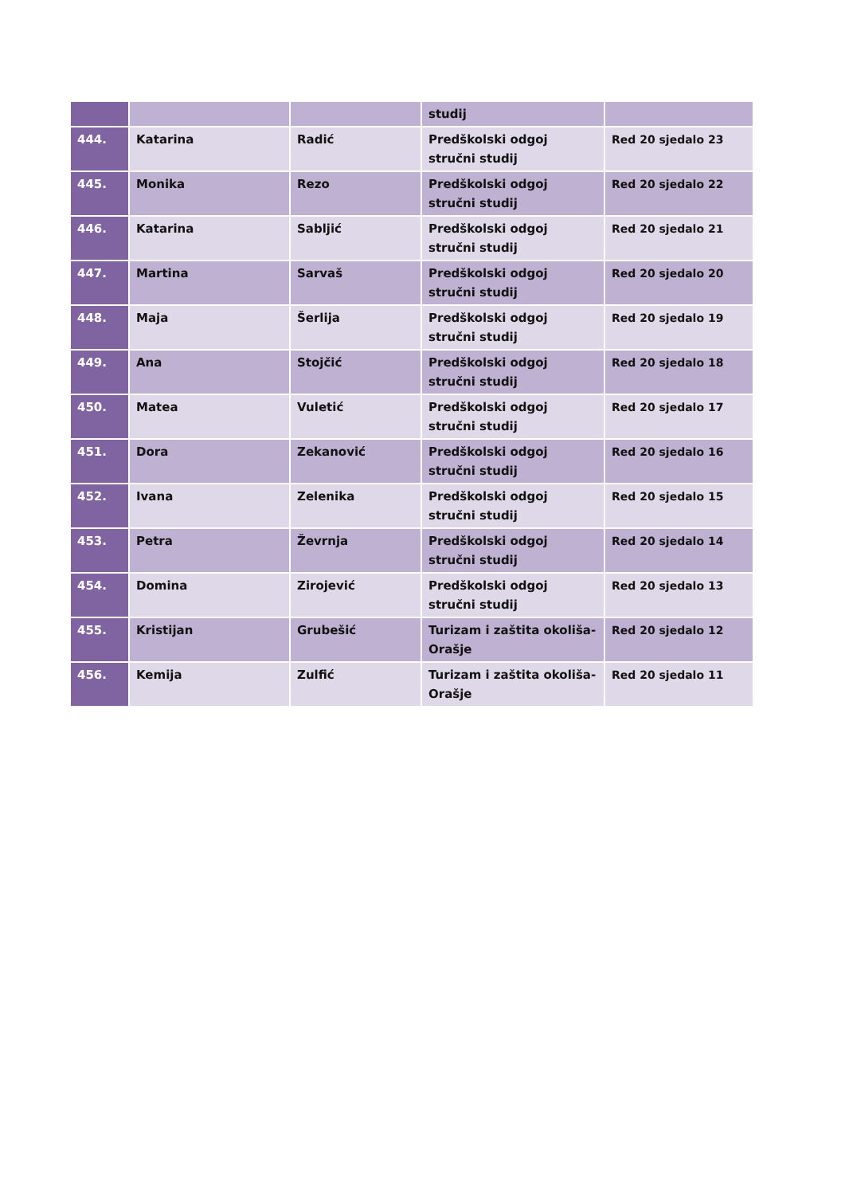| | | | studij | |
| 444. | Katarina | Radić | Predškolski odgoj stručni studij | Red 20 sjedalo 23 |
| 445. | Monika | Rezo | Predškolski odgoj stručni studij | Red 20 sjedalo 22 |
| 446. | Katarina | Sabljić | Predškolski odgoj stručni studij | Red 20 sjedalo 21 |
| 447. | Martina | Sarvaš | Predškolski odgoj stručni studij | Red 20 sjedalo 20 |
| 448. | Maja | Šerlija | Predškolski odgoj stručni studij | Red 20 sjedalo 19 |
| 449. | Ana | Stojčić | Predškolski odgoj stručni studij | Red 20 sjedalo 18 |
| 450. | Matea | Vuletić | Predškolski odgoj stručni studij | Red 20 sjedalo 17 |
| 451. | Dora | Zekanović | Predškolski odgoj stručni studij | Red 20 sjedalo 16 |
| 452. | Ivana | Zelenika | Predškolski odgoj stručni studij | Red 20 sjedalo 15 |
| 453. | Petra | Ževrnja | Predškolski odgoj stručni studij | Red 20 sjedalo 14 |
| 454. | Domina | Zirojević | Predškolski odgoj stručni studij | Red 20 sjedalo 13 |
| 455. | Kristijan | Grubešić | Turizam i zaštita okoliša-Orašje | Red 20 sjedalo 12 |
| 456. | Kemija | Zulfić | Turizam i zaštita okoliša-Orašje | Red 20 sjedalo 11 |